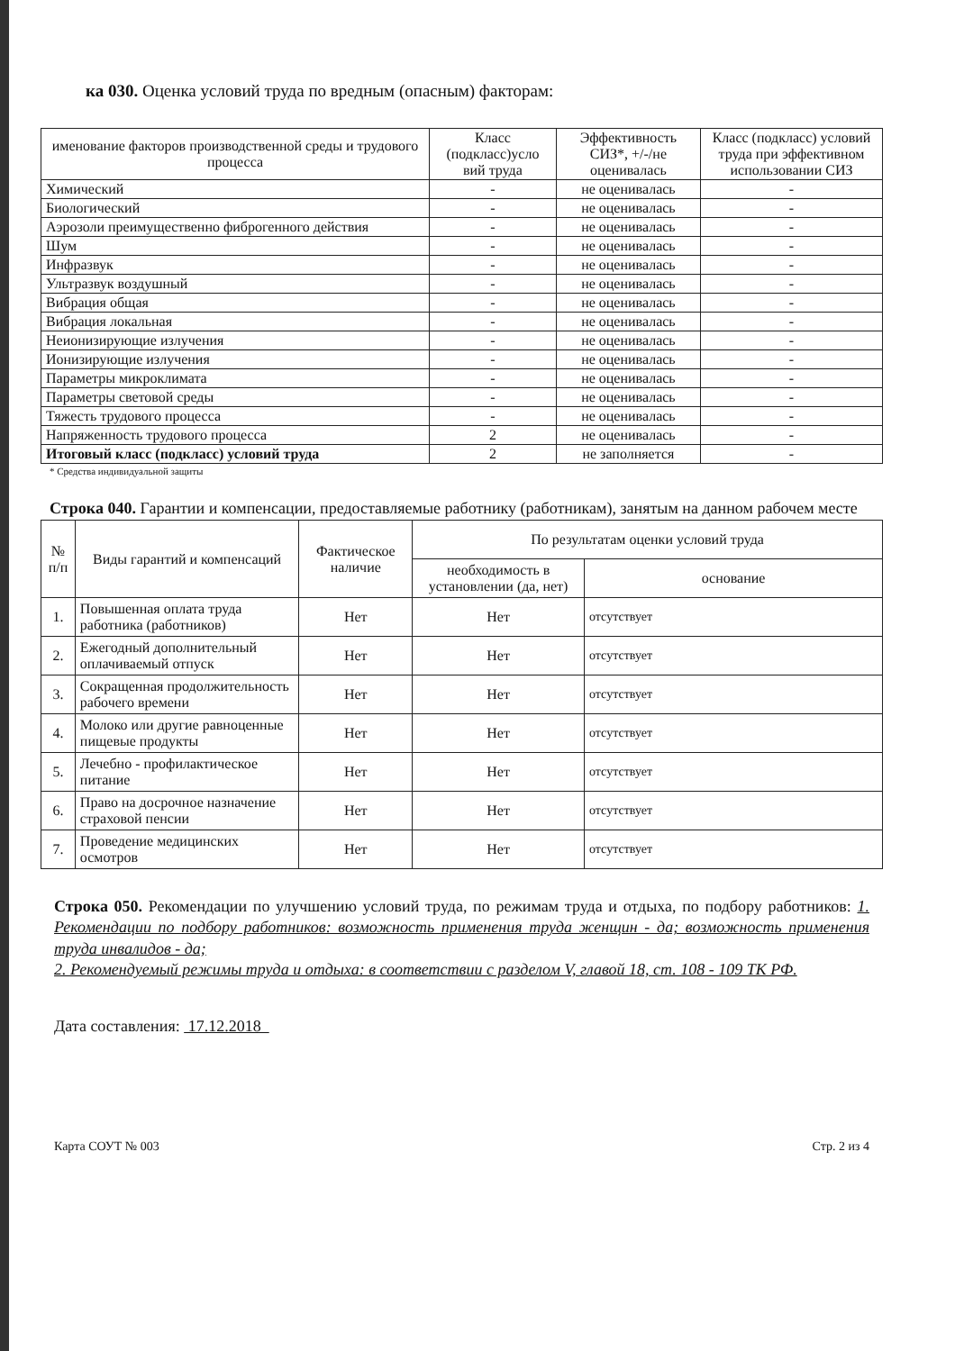ка 030. Оценка условий труда по вредным (опасным) факторам:
| именование факторов производственной среды и трудового процесса | Класс (подкласс)усло вий труда | Эффективность СИЗ*, +/-/не оценивалась | Класс (подкласс) условий труда при эффективном использовании СИЗ |
| --- | --- | --- | --- |
| Химический | - | не оценивалась | - |
| Биологический | - | не оценивалась | - |
| Аэрозоли преимущественно фиброгенного действия | - | не оценивалась | - |
| Шум | - | не оценивалась | - |
| Инфразвук | - | не оценивалась | - |
| Ультразвук воздушный | - | не оценивалась | - |
| Вибрация общая | - | не оценивалась | - |
| Вибрация локальная | - | не оценивалась | - |
| Неионизирующие излучения | - | не оценивалась | - |
| Ионизирующие излучения | - | не оценивалась | - |
| Параметры микроклимата | - | не оценивалась | - |
| Параметры световой среды | - | не оценивалась | - |
| Тяжесть трудового процесса | - | не оценивалась | - |
| Напряженность трудового процесса | 2 | не оценивалась | - |
| Итоговый класс (подкласс) условий труда | 2 | не заполняется | - |
* Средства индивидуальной защиты
Строка 040. Гарантии и компенсации, предоставляемые работнику (работникам), занятым на данном рабочем месте
| № п/п | Виды гарантий и компенсаций | Фактическое наличие | По результатам оценки условий труда | |
| --- | --- | --- | --- | --- |
| | | | необходимость в установлении (да, нет) | основание |
| 1. | Повышенная оплата труда работника (работников) | Нет | Нет | отсутствует |
| 2. | Ежегодный дополнительный оплачиваемый отпуск | Нет | Нет | отсутствует |
| 3. | Сокращенная продолжительность рабочего времени | Нет | Нет | отсутствует |
| 4. | Молоко или другие равноценные пищевые продукты | Нет | Нет | отсутствует |
| 5. | Лечебно - профилактическое питание | Нет | Нет | отсутствует |
| 6. | Право на досрочное назначение страховой пенсии | Нет | Нет | отсутствует |
| 7. | Проведение медицинских осмотров | Нет | Нет | отсутствует |
Строка 050. Рекомендации по улучшению условий труда, по режимам труда и отдыха, по подбору работников: 1. Рекомендации по подбору работников: возможность применения труда женщин - да; возможность применения труда инвалидов - да;
2. Рекомендуемый режимы труда и отдыха: в соответствии с разделом V, главой 18, ст. 108 - 109 ТК РФ.
Дата составления: 17.12.2018
Карта СОУТ № 003 Стр. 2 из 4